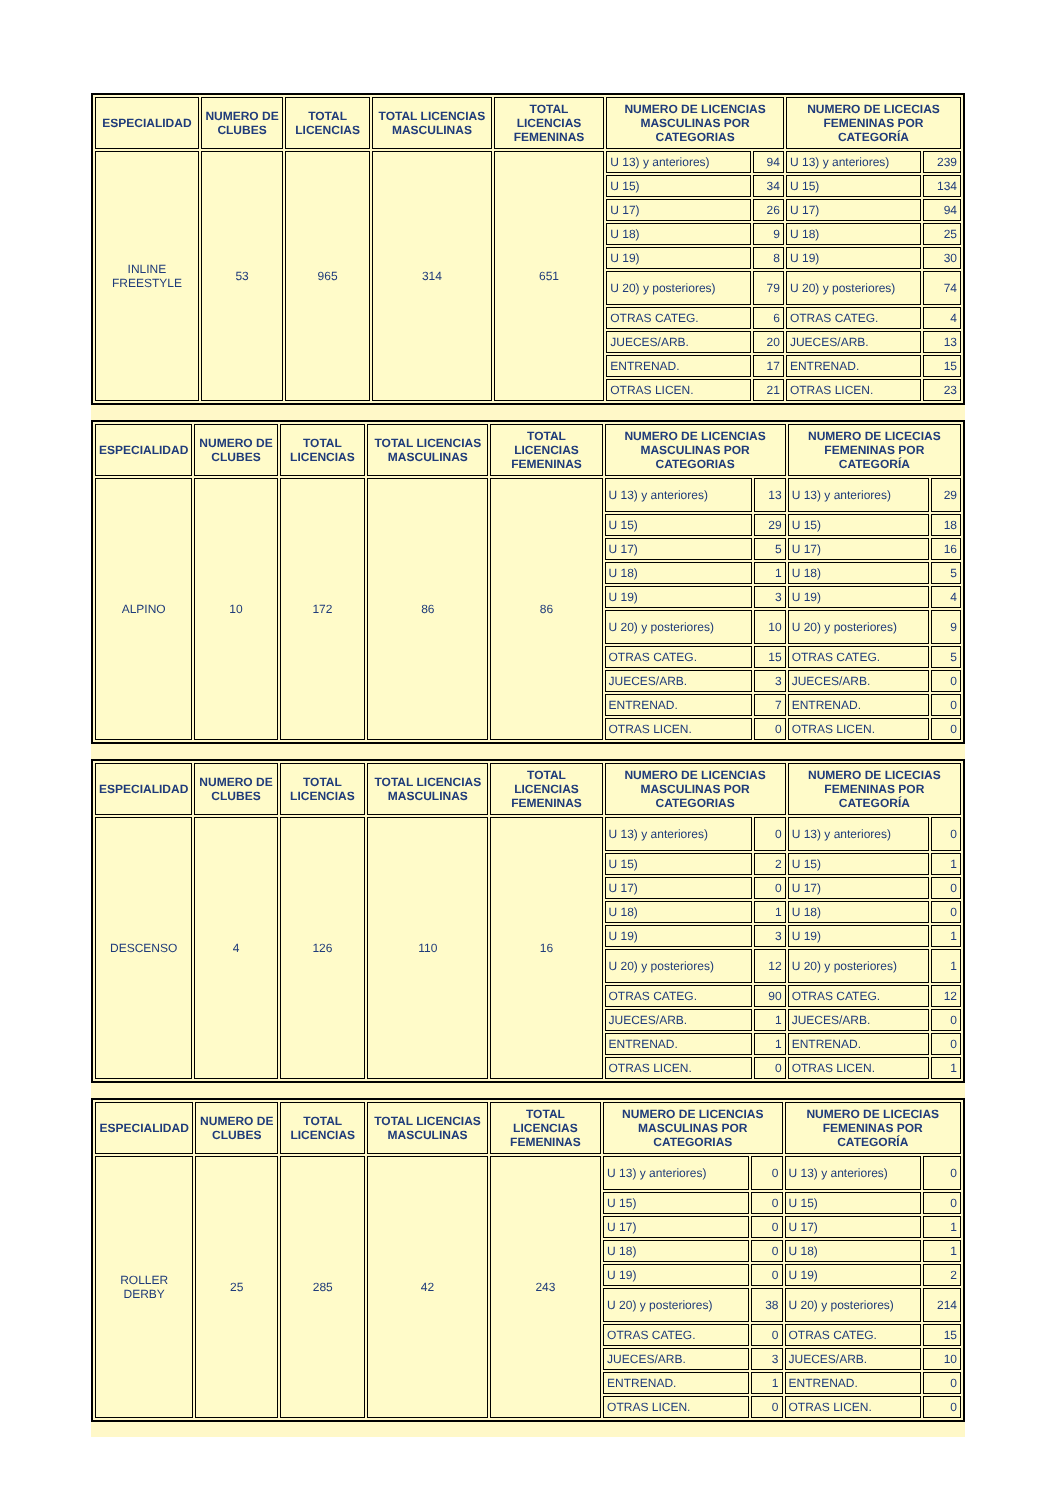| ESPECIALIDAD | NUMERO DE CLUBES | TOTAL LICENCIAS | TOTAL LICENCIAS MASCULINAS | TOTAL LICENCIAS FEMENINAS | NUMERO DE LICENCIAS MASCULINAS POR CATEGORIAS | | NUMERO DE LICECIAS FEMENINAS POR CATEGORÍA | |
| --- | --- | --- | --- | --- | --- | --- | --- | --- |
| INLINE FREESTYLE | 53 | 965 | 314 | 651 | U 13) y anteriores) | 94 | U 13) y anteriores) | 239 |
| | | | | | U 15) | 34 | U 15) | 134 |
| | | | | | U 17) | 26 | U 17) | 94 |
| | | | | | U 18) | 9 | U 18) | 25 |
| | | | | | U 19) | 8 | U 19) | 30 |
| | | | | | U 20) y posteriores) | 79 | U 20) y posteriores) | 74 |
| | | | | | OTRAS CATEG. | 6 | OTRAS CATEG. | 4 |
| | | | | | JUECES/ARB. | 20 | JUECES/ARB. | 13 |
| | | | | | ENTRENAD. | 17 | ENTRENAD. | 15 |
| | | | | | OTRAS LICEN. | 21 | OTRAS LICEN. | 23 |
| ESPECIALIDAD | NUMERO DE CLUBES | TOTAL LICENCIAS | TOTAL LICENCIAS MASCULINAS | TOTAL LICENCIAS FEMENINAS | NUMERO DE LICENCIAS MASCULINAS POR CATEGORIAS | | NUMERO DE LICECIAS FEMENINAS POR CATEGORÍA | |
| --- | --- | --- | --- | --- | --- | --- | --- | --- |
| ALPINO | 10 | 172 | 86 | 86 | U 13) y anteriores) | 13 | U 13) y anteriores) | 29 |
| | | | | | U 15) | 29 | U 15) | 18 |
| | | | | | U 17) | 5 | U 17) | 16 |
| | | | | | U 18) | 1 | U 18) | 5 |
| | | | | | U 19) | 3 | U 19) | 4 |
| | | | | | U 20) y posteriores) | 10 | U 20) y posteriores) | 9 |
| | | | | | OTRAS CATEG. | 15 | OTRAS CATEG. | 5 |
| | | | | | JUECES/ARB. | 3 | JUECES/ARB. | 0 |
| | | | | | ENTRENAD. | 7 | ENTRENAD. | 0 |
| | | | | | OTRAS LICEN. | 0 | OTRAS LICEN. | 0 |
| ESPECIALIDAD | NUMERO DE CLUBES | TOTAL LICENCIAS | TOTAL LICENCIAS MASCULINAS | TOTAL LICENCIAS FEMENINAS | NUMERO DE LICENCIAS MASCULINAS POR CATEGORIAS | | NUMERO DE LICECIAS FEMENINAS POR CATEGORÍA | |
| --- | --- | --- | --- | --- | --- | --- | --- | --- |
| DESCENSO | 4 | 126 | 110 | 16 | U 13) y anteriores) | 0 | U 13) y anteriores) | 0 |
| | | | | | U 15) | 2 | U 15) | 1 |
| | | | | | U 17) | 0 | U 17) | 0 |
| | | | | | U 18) | 1 | U 18) | 0 |
| | | | | | U 19) | 3 | U 19) | 1 |
| | | | | | U 20) y posteriores) | 12 | U 20) y posteriores) | 1 |
| | | | | | OTRAS CATEG. | 90 | OTRAS CATEG. | 12 |
| | | | | | JUECES/ARB. | 1 | JUECES/ARB. | 0 |
| | | | | | ENTRENAD. | 1 | ENTRENAD. | 0 |
| | | | | | OTRAS LICEN. | 0 | OTRAS LICEN. | 1 |
| ESPECIALIDAD | NUMERO DE CLUBES | TOTAL LICENCIAS | TOTAL LICENCIAS MASCULINAS | TOTAL LICENCIAS FEMENINAS | NUMERO DE LICENCIAS MASCULINAS POR CATEGORIAS | | NUMERO DE LICECIAS FEMENINAS POR CATEGORÍA | |
| --- | --- | --- | --- | --- | --- | --- | --- | --- |
| ROLLER DERBY | 25 | 285 | 42 | 243 | U 13) y anteriores) | 0 | U 13) y anteriores) | 0 |
| | | | | | U 15) | 0 | U 15) | 0 |
| | | | | | U 17) | 0 | U 17) | 1 |
| | | | | | U 18) | 0 | U 18) | 1 |
| | | | | | U 19) | 0 | U 19) | 2 |
| | | | | | U 20) y posteriores) | 38 | U 20) y posteriores) | 214 |
| | | | | | OTRAS CATEG. | 0 | OTRAS CATEG. | 15 |
| | | | | | JUECES/ARB. | 3 | JUECES/ARB. | 10 |
| | | | | | ENTRENAD. | 1 | ENTRENAD. | 0 |
| | | | | | OTRAS LICEN. | 0 | OTRAS LICEN. | 0 |